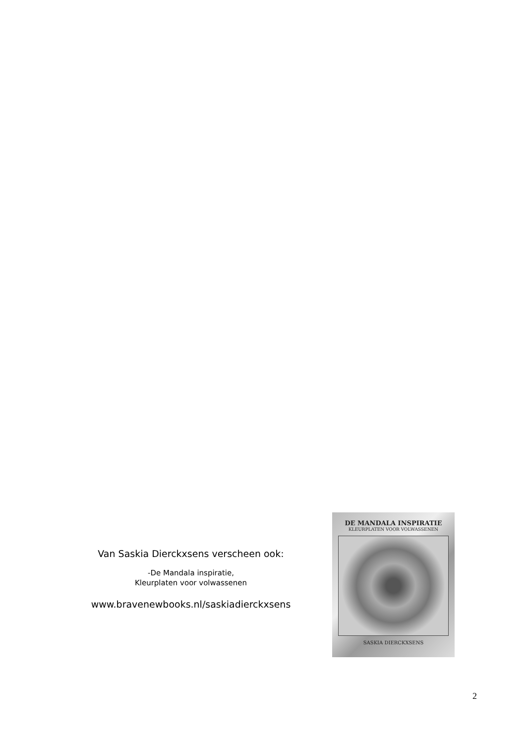Van Saskia Dierckxsens verscheen ook:
-De Mandala inspiratie,
Kleurplaten voor volwassenen
www.bravenewbooks.nl/saskiadierckxsens
DE MANDALA INSPIRATIE
KLEURPLATEN VOOR VOLWASSENEN
SASKIA DIERCKXSENS
2